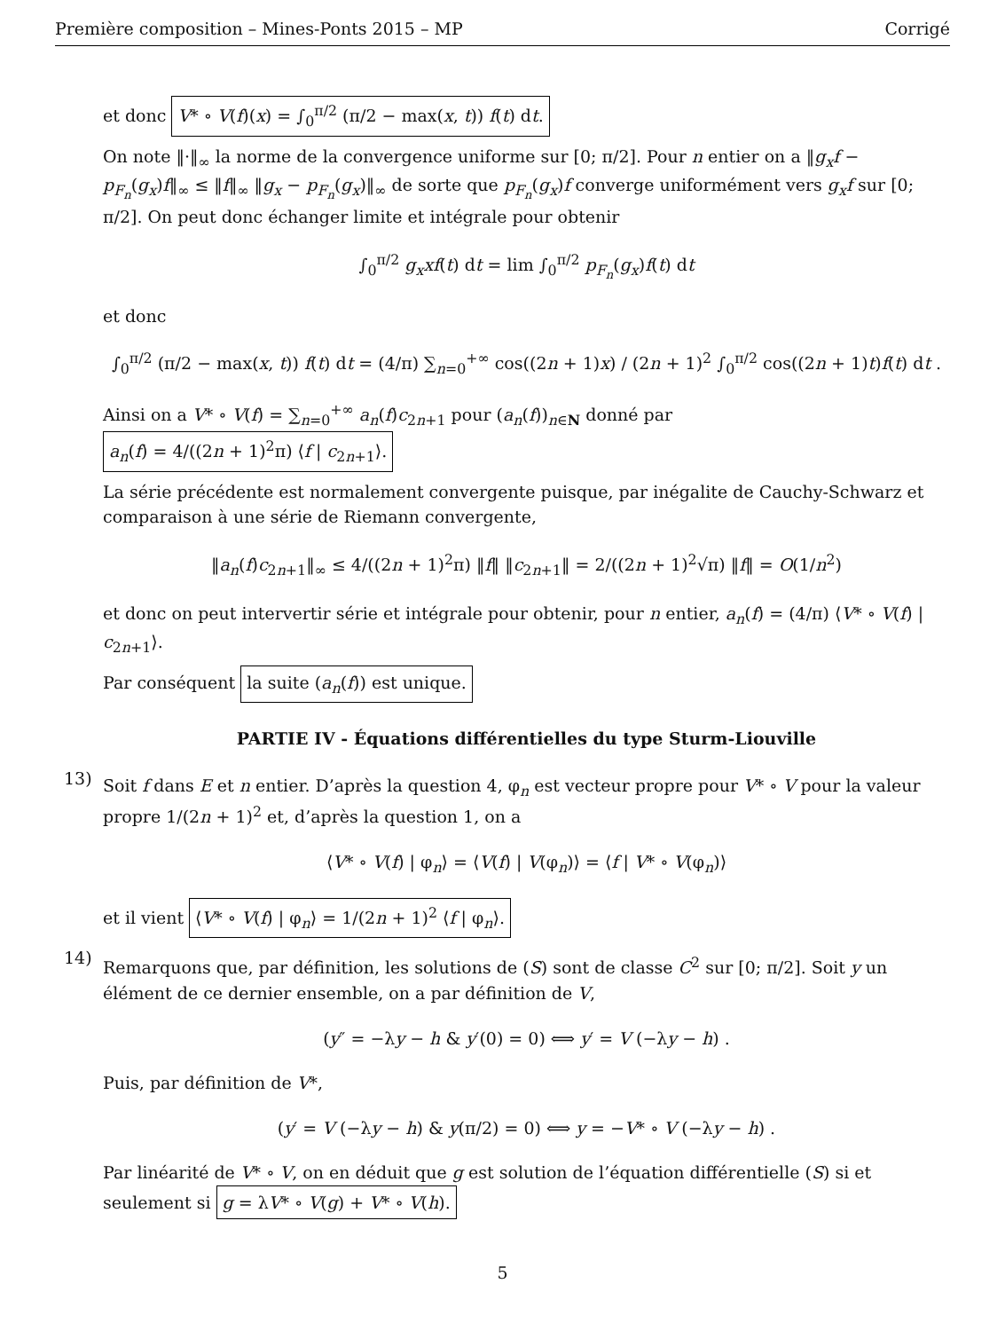Première composition – Mines-Ponts 2015 – MP Corrigé
et donc V* ∘ V(f)(x) = ∫<sub>0</sub><sup>π/2</sup> (π/2 − max(x, t)) f(t) dt.
On note ‖·‖<sub>∞</sub> la norme de la convergence uniforme sur [0; π/2]. Pour n entier on a ‖g<sub>x</sub>f − p<sub>F<sub>n</sub></sub>(g<sub>x</sub>)f‖<sub>∞</sub> ≤ ‖f‖<sub>∞</sub> ‖g<sub>x</sub> − p<sub>F<sub>n</sub></sub>(g<sub>x</sub>)‖<sub>∞</sub> de sorte que p<sub>F<sub>n</sub></sub>(g<sub>x</sub>)f converge uniformément vers g<sub>x</sub>f sur [0; π/2]. On peut donc échanger limite et intégrale pour obtenir
∫<sub>0</sub><sup>π/2</sup> g<sub>x</sub>xf(t) dt = lim ∫<sub>0</sub><sup>π/2</sup> p<sub>F<sub>n</sub></sub>(g<sub>x</sub>)f(t) dt
et donc
∫<sub>0</sub><sup>π/2</sup> (π/2 − max(x, t)) f(t) dt = (4/π) ∑<sub>n=0</sub><sup>+∞</sup> cos((2n + 1)x) / (2n + 1)<sup>2</sup> ∫<sub>0</sub><sup>π/2</sup> cos((2n + 1)t)f(t) dt .
Ainsi on a V* ∘ V(f) = ∑<sub>n=0</sub><sup>+∞</sup> a<sub>n</sub>(f)c<sub>2n+1</sub> pour (a<sub>n</sub>(f))<sub>n∈N</sub> donné par a<sub>n</sub>(f) = 4/((2n + 1)<sup>2</sup>π) ⟨f | c<sub>2n+1</sub>⟩.
La série précédente est normalement convergente puisque, par inégalite de Cauchy-Schwarz et comparaison à une série de Riemann convergente,
‖a<sub>n</sub>(f)c<sub>2n+1</sub>‖<sub>∞</sub> ≤ 4/((2n + 1)<sup>2</sup>π) ‖f‖ ‖c<sub>2n+1</sub>‖ = 2/((2n + 1)<sup>2</sup>√π) ‖f‖ = O(1/n<sup>2</sup>)
et donc on peut intervertir série et intégrale pour obtenir, pour n entier, a<sub>n</sub>(f) = (4/π) ⟨V* ∘ V(f) | c<sub>2n+1</sub>⟩.
Par conséquent la suite (a<sub>n</sub>(f)) est unique.
PARTIE IV - Équations différentielles du type Sturm-Liouville
13)
Soit f dans E et n entier. D’après la question 4, φ<sub>n</sub> est vecteur propre pour V* ∘ V pour la valeur propre 1/(2n + 1)<sup>2</sup> et, d’après la question 1, on a
⟨V* ∘ V(f) | φ<sub>n</sub>⟩ = ⟨V(f) | V(φ<sub>n</sub>)⟩ = ⟨f | V* ∘ V(φ<sub>n</sub>)⟩
et il vient ⟨V* ∘ V(f) | φ<sub>n</sub>⟩ = 1/(2n + 1)<sup>2</sup> ⟨f | φ<sub>n</sub>⟩.
14)
Remarquons que, par définition, les solutions de (S) sont de classe C<sup>2</sup> sur [0; π/2]. Soit y un élément de ce dernier ensemble, on a par définition de V,
(y″ = −λy − h & y′(0) = 0) ⟺ y′ = V (−λy − h) .
Puis, par définition de V*,
(y′ = V (−λy − h) & y(π/2) = 0) ⟺ y = −V* ∘ V (−λy − h) .
Par linéarité de V* ∘ V, on en déduit que g est solution de l’équation différentielle (S) si et seulement si g = λV* ∘ V(g) + V* ∘ V(h).
5